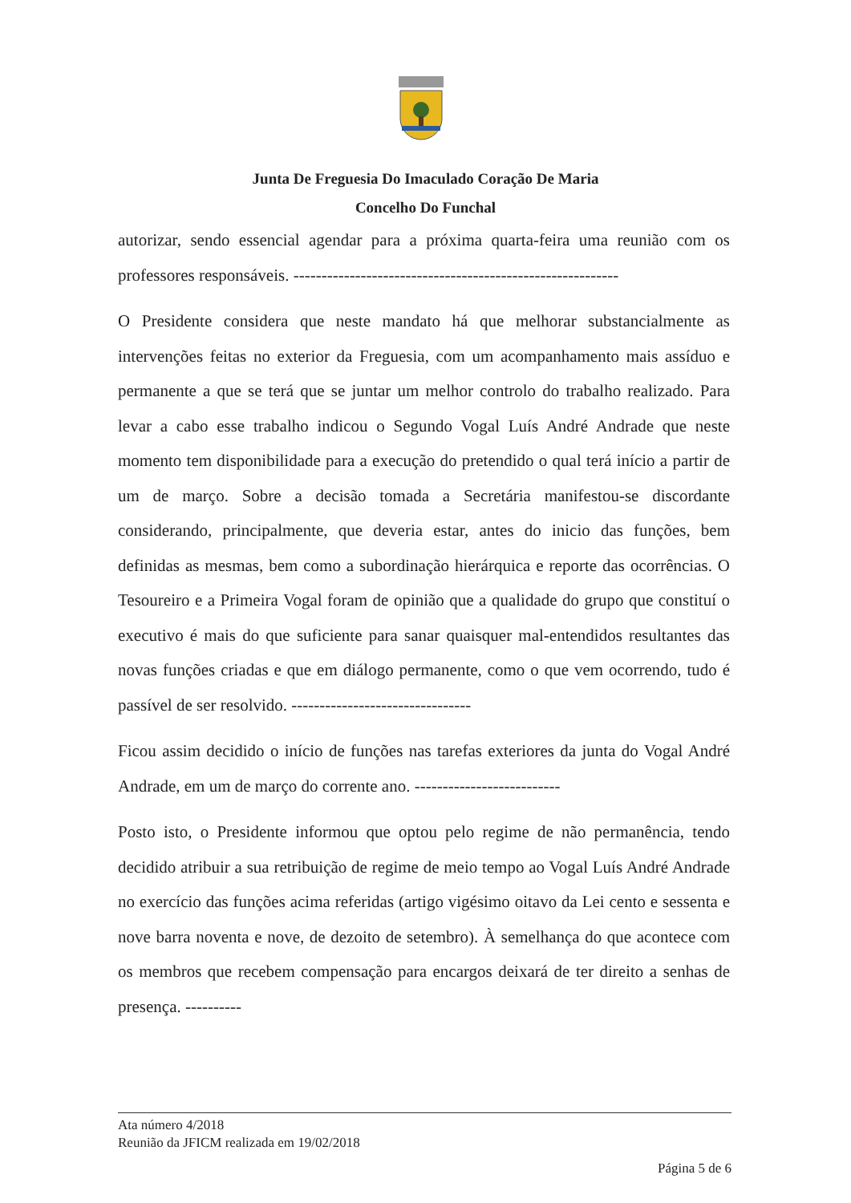Junta De Freguesia Do Imaculado Coração De Maria
Concelho Do Funchal
autorizar, sendo essencial agendar para a próxima quarta-feira uma reunião com os professores responsáveis. ----------------------------------------------------------
O Presidente considera que neste mandato há que melhorar substancialmente as intervenções feitas no exterior da Freguesia, com um acompanhamento mais assíduo e permanente a que se terá que se juntar um melhor controlo do trabalho realizado. Para levar a cabo esse trabalho indicou o Segundo Vogal Luís André Andrade que neste momento tem disponibilidade para a execução do pretendido o qual terá início a partir de um de março. Sobre a decisão tomada a Secretária manifestou-se discordante considerando, principalmente, que deveria estar, antes do inicio das funções, bem definidas as mesmas, bem como a subordinação hierárquica e reporte das ocorrências. O Tesoureiro e a Primeira Vogal foram de opinião que a qualidade do grupo que constituí o executivo é mais do que suficiente para sanar quaisquer mal-entendidos resultantes das novas funções criadas e que em diálogo permanente, como o que vem ocorrendo, tudo é passível de ser resolvido. --------------------------------
Ficou assim decidido o início de funções nas tarefas exteriores da junta do Vogal André Andrade, em um de março do corrente ano. --------------------------
Posto isto, o Presidente informou que optou pelo regime de não permanência, tendo decidido atribuir a sua retribuição de regime de meio tempo ao Vogal Luís André Andrade no exercício das funções acima referidas (artigo vigésimo oitavo da Lei cento e sessenta e nove barra noventa e nove, de dezoito de setembro). À semelhança do que acontece com os membros que recebem compensação para encargos deixará de ter direito a senhas de presença. ----------
Ata número 4/2018
Reunião da JFICM realizada em 19/02/2018
Página 5 de 6